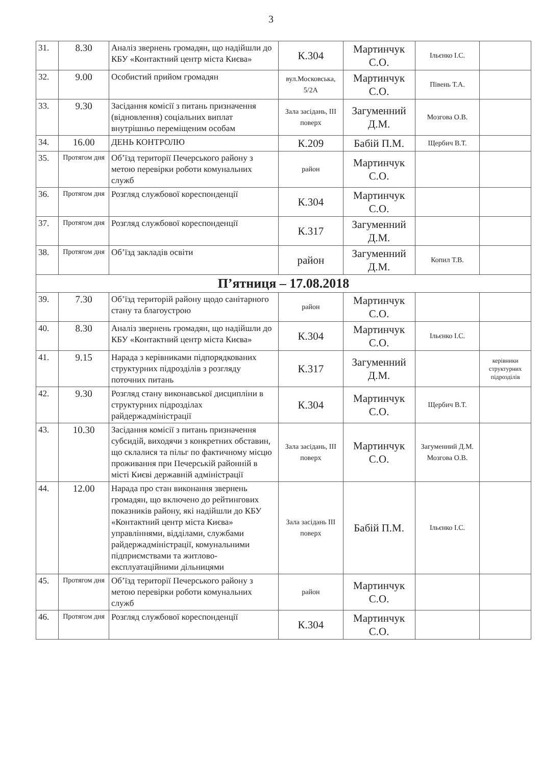3
| 31. | 8.30 | Аналіз звернень громадян, що надійшли до КБУ «Контактний центр міста Києва» | К.304 | Мартинчук С.О. | Ільєнко І.С. | |
| 32. | 9.00 | Особистий прийом громадян | вул.Московська, 5/2А | Мартинчук С.О. | Півень Т.А. | |
| 33. | 9.30 | Засідання комісії з питань призначення (відновлення) соціальних виплат внутрішньо переміщеним особам | Зала засідань, ІІІ поверх | Загуменний Д.М. | Мозгова О.В. | |
| 34. | 16.00 | ДЕНЬ КОНТРОЛЮ | К.209 | Бабій П.М. | Щербич В.Т. | |
| 35. | Протягом дня | Об’їзд території Печерського району з метою перевірки роботи комунальних служб | район | Мартинчук С.О. | | |
| 36. | Протягом дня | Розгляд службової кореспонденції | К.304 | Мартинчук С.О. | | |
| 37. | Протягом дня | Розгляд службової кореспонденції | К.317 | Загуменний Д.М. | | |
| 38. | Протягом дня | Об’їзд закладів освіти | район | Загуменний Д.М. | Копил Т.В. | |
| П’ятниця – 17.08.2018 | | | | | | |
| 39. | 7.30 | Об’їзд територій району щодо санітарного стану та благоустрою | район | Мартинчук С.О. | | |
| 40. | 8.30 | Аналіз звернень громадян, що надійшли до КБУ «Контактний центр міста Києва» | К.304 | Мартинчук С.О. | Ільєнко І.С. | |
| 41. | 9.15 | Нарада з керівниками підпорядкованих структурних підрозділів з розгляду поточних питань | К.317 | Загуменний Д.М. | | керівники структурних підрозділів |
| 42. | 9.30 | Розгляд стану виконавської дисципліни в структурних підрозділах райдержадміністрації | К.304 | Мартинчук С.О. | Щербич В.Т. | |
| 43. | 10.30 | Засідання комісії з питань призначення субсидій, виходячи з конкретних обставин, що склалися та пільг по фактичному місцю проживання при Печерській районній в місті Києві державній адміністрації | Зала засідань, ІІІ поверх | Мартинчук С.О. | Загуменний Д.М. Мозгова О.В. | |
| 44. | 12.00 | Нарада про стан виконання звернень громадян, що включено до рейтингових показників району, які надійшли до КБУ «Контактний центр міста Києва» управліннями, відділами, службами райдержадміністрації, комунальними підприємствами та житлово-експлуатаційними дільницями | Зала засідань ІІІ поверх | Бабій П.М. | Ільєнко І.С. | |
| 45. | Протягом дня | Об’їзд території Печерського району з метою перевірки роботи комунальних служб | район | Мартинчук С.О. | | |
| 46. | Протягом дня | Розгляд службової кореспонденції | К.304 | Мартинчук С.О. | | |